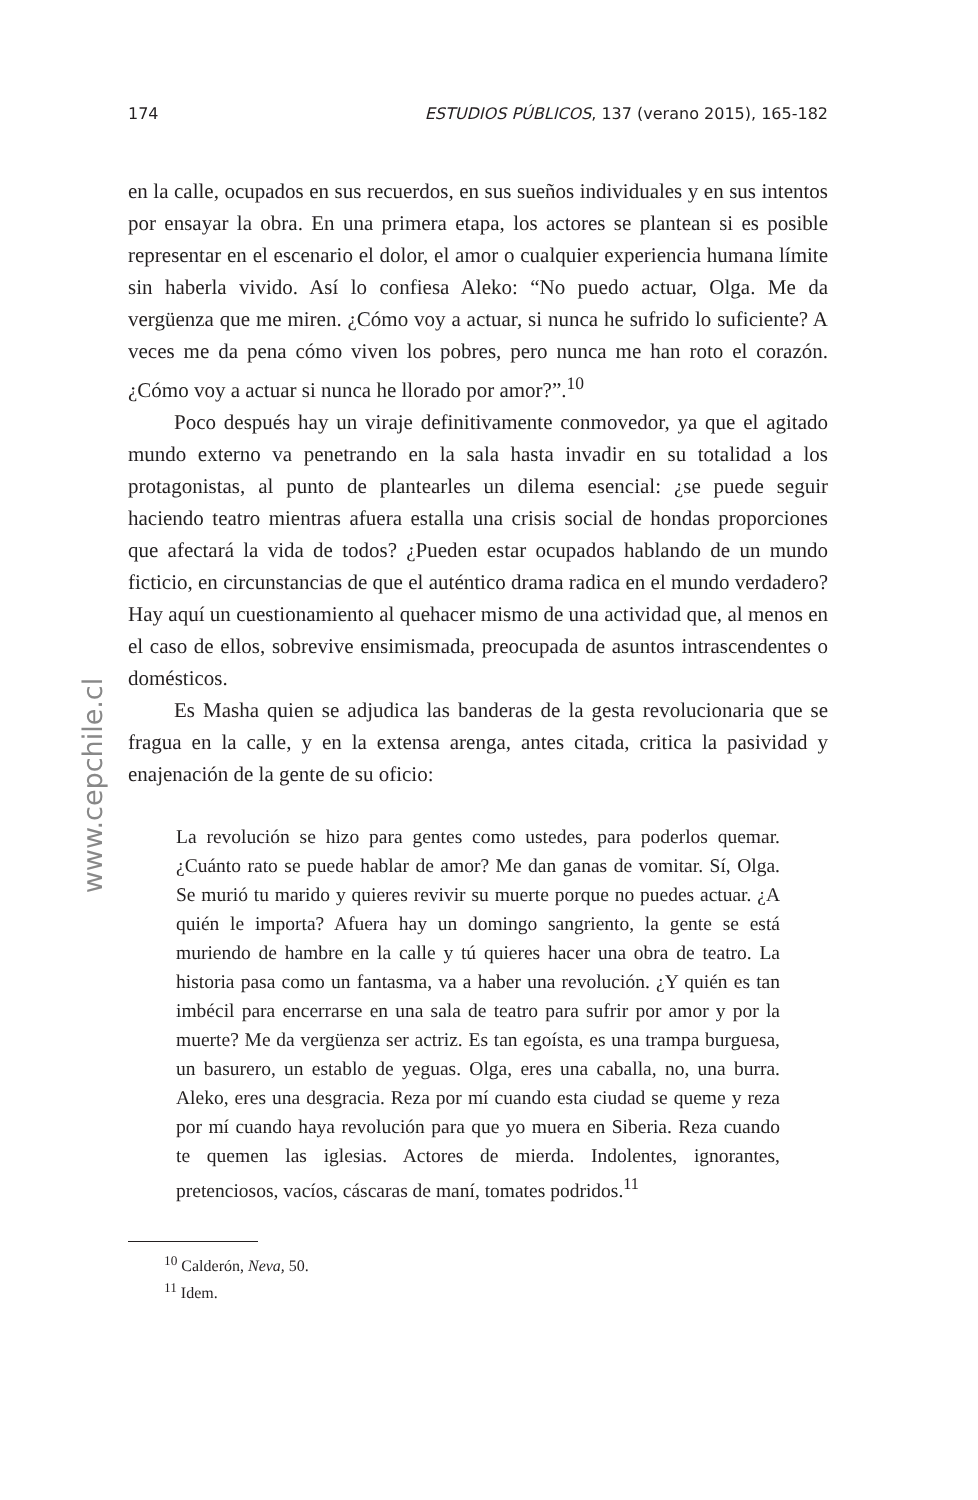174 ESTUDIOS PÚBLICOS, 137 (verano 2015), 165-182
www.cepchile.cl
en la calle, ocupados en sus recuerdos, en sus sueños individuales y en sus intentos por ensayar la obra. En una primera etapa, los actores se plantean si es posible representar en el escenario el dolor, el amor o cualquier experiencia humana límite sin haberla vivido. Así lo confiesa Aleko: “No puedo actuar, Olga. Me da vergüenza que me miren. ¿Cómo voy a actuar, si nunca he sufrido lo suficiente? A veces me da pena cómo viven los pobres, pero nunca me han roto el corazón. ¿Cómo voy a actuar si nunca he llorado por amor?”.<sup>10</sup>
Poco después hay un viraje definitivamente conmovedor, ya que el agitado mundo externo va penetrando en la sala hasta invadir en su totalidad a los protagonistas, al punto de plantearles un dilema esencial: ¿se puede seguir haciendo teatro mientras afuera estalla una crisis social de hondas proporciones que afectará la vida de todos? ¿Pueden estar ocupados hablando de un mundo ficticio, en circunstancias de que el auténtico drama radica en el mundo verdadero? Hay aquí un cuestionamiento al quehacer mismo de una actividad que, al menos en el caso de ellos, sobrevive ensimismada, preocupada de asuntos intrascendentes o domésticos.
Es Masha quien se adjudica las banderas de la gesta revolucionaria que se fragua en la calle, y en la extensa arenga, antes citada, critica la pasividad y enajenación de la gente de su oficio:
La revolución se hizo para gentes como ustedes, para poderlos quemar. ¿Cuánto rato se puede hablar de amor? Me dan ganas de vomitar. Sí, Olga. Se murió tu marido y quieres revivir su muerte porque no puedes actuar. ¿A quién le importa? Afuera hay un domingo sangriento, la gente se está muriendo de hambre en la calle y tú quieres hacer una obra de teatro. La historia pasa como un fantasma, va a haber una revolución. ¿Y quién es tan imbécil para encerrarse en una sala de teatro para sufrir por amor y por la muerte? Me da vergüenza ser actriz. Es tan egoísta, es una trampa burguesa, un basurero, un establo de yeguas. Olga, eres una caballa, no, una burra. Aleko, eres una desgracia. Reza por mí cuando esta ciudad se queme y reza por mí cuando haya revolución para que yo muera en Siberia. Reza cuando te quemen las iglesias. Actores de mierda. Indolentes, ignorantes, pretenciosos, vacíos, cáscaras de maní, tomates podridos.<sup>11</sup>
<sup>10</sup> Calderón, Neva, 50.
<sup>11</sup> Idem.